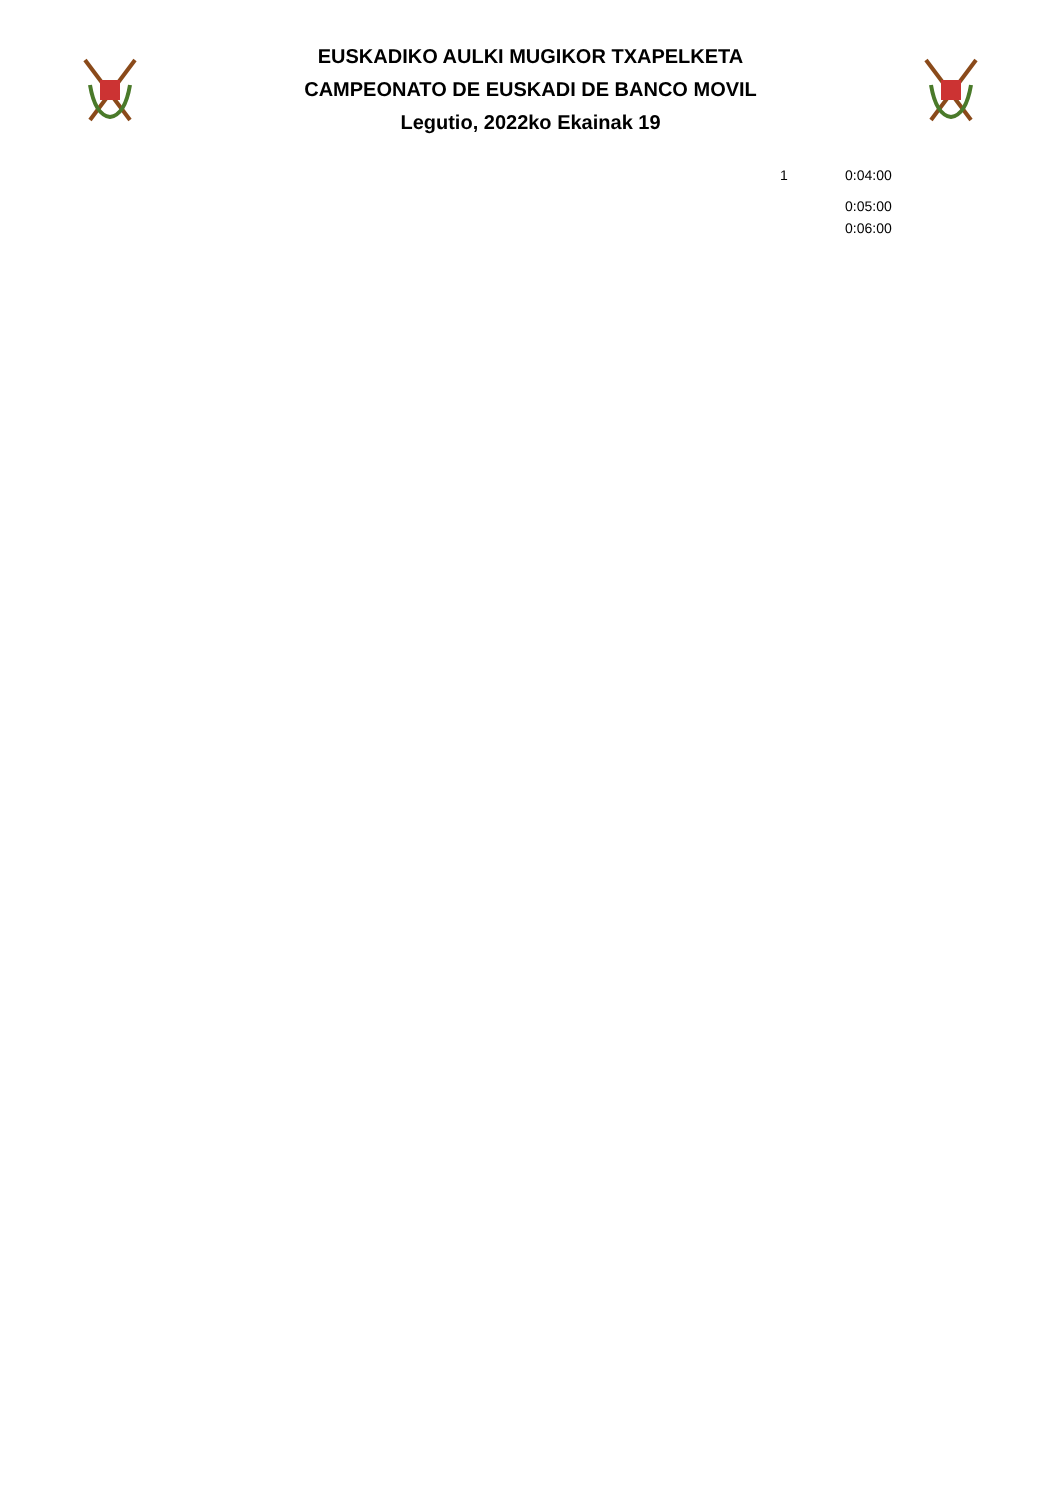EUSKADIKO AULKI MUGIKOR TXAPELKETA
CAMPEONATO DE EUSKADI DE BANCO MOVIL
Legutio, 2022ko Ekainak 19
| 1 | 0:04:00 |
| | 0:05:00 |
| | 0:06:00 |